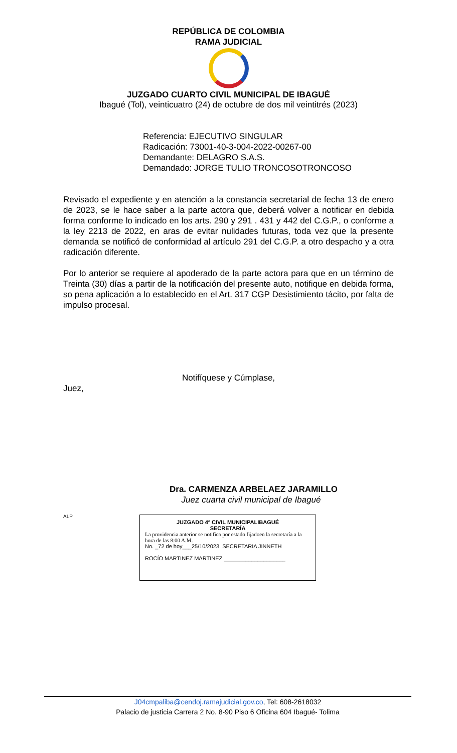REPÚBLICA DE COLOMBIA
RAMA JUDICIAL
JUZGADO CUARTO CIVIL MUNICIPAL DE IBAGUÉ
Ibagué (Tol), veinticuatro (24) de octubre de dos mil veintitrés (2023)
Referencia: EJECUTIVO SINGULAR
Radicación: 73001-40-3-004-2022-00267-00
Demandante: DELAGRO S.A.S.
Demandado: JORGE TULIO TRONCOSOTRONCOSO
Revisado el expediente y en atención a la constancia secretarial de fecha 13 de enero de 2023, se le hace saber a la parte actora que, deberá volver a notificar en debida forma conforme lo indicado en los arts. 290 y 291 . 431 y 442 del C.G.P., o conforme a la ley 2213 de 2022, en aras de evitar nulidades futuras, toda vez que la presente demanda se notificó de conformidad al artículo 291 del C.G.P. a otro despacho y a otra radicación diferente.
Por lo anterior se requiere al apoderado de la parte actora para que en un término de Treinta (30) días a partir de la notificación del presente auto, notifique en debida forma, so pena aplicación a lo establecido en el Art. 317 CGP Desistimiento tácito, por falta de impulso procesal.
Notifíquese y Cúmplase,
Juez,
Dra. CARMENZA ARBELAEZ JARAMILLO
Juez cuarta civil municipal de Ibagué
ALP
JUZGADO 4º CIVIL MUNICIPALIBAGUÉ
SECRETARÍA
La providencia anterior se notifica por estado fijadoen la secretaría a la hora de las 8:00 A.M.
No. _72 de hoy___25/10/2023. SECRETARIA JINNETH
ROCÍO MARTINEZ MARTINEZ ____________________
J04cmpaliba@cendoj.ramajudicial.gov.co, Tel: 608-2618032
Palacio de justicia Carrera 2 No. 8-90 Piso 6 Oficina 604 Ibagué- Tolima